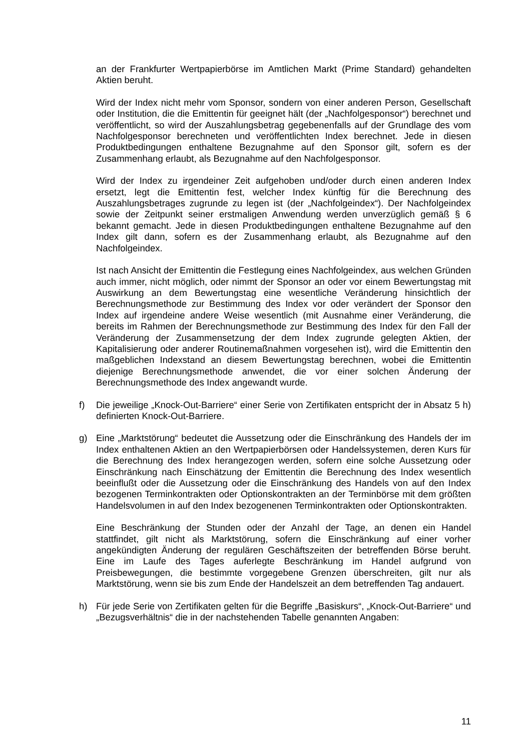an der Frankfurter Wertpapierbörse im Amtlichen Markt (Prime Standard) gehandelten Aktien beruht.
Wird der Index nicht mehr vom Sponsor, sondern von einer anderen Person, Gesellschaft oder Institution, die die Emittentin für geeignet hält (der „Nachfolgesponsor“) berechnet und veröffentlicht, so wird der Auszahlungsbetrag gegebenenfalls auf der Grundlage des vom Nachfolgesponsor berechneten und veröffentlichten Index berechnet. Jede in diesen Produktbedingungen enthaltene Bezugnahme auf den Sponsor gilt, sofern es der Zusammenhang erlaubt, als Bezugnahme auf den Nachfolgesponsor.
Wird der Index zu irgendeiner Zeit aufgehoben und/oder durch einen anderen Index ersetzt, legt die Emittentin fest, welcher Index künftig für die Berechnung des Auszahlungsbetrages zugrunde zu legen ist (der „Nachfolgeindex“). Der Nachfolgeindex sowie der Zeitpunkt seiner erstmaligen Anwendung werden unverzüglich gemäß § 6 bekannt gemacht. Jede in diesen Produktbedingungen enthaltene Bezugnahme auf den Index gilt dann, sofern es der Zusammenhang erlaubt, als Bezugnahme auf den Nachfolgeindex.
Ist nach Ansicht der Emittentin die Festlegung eines Nachfolgeindex, aus welchen Gründen auch immer, nicht möglich, oder nimmt der Sponsor an oder vor einem Bewertungstag mit Auswirkung an dem Bewertungstag eine wesentliche Veränderung hinsichtlich der Berechnungsmethode zur Bestimmung des Index vor oder verändert der Sponsor den Index auf irgendeine andere Weise wesentlich (mit Ausnahme einer Veränderung, die bereits im Rahmen der Berechnungsmethode zur Bestimmung des Index für den Fall der Veränderung der Zusammensetzung der dem Index zugrunde gelegten Aktien, der Kapitalisierung oder anderer Routinemaßnahmen vorgesehen ist), wird die Emittentin den maßgeblichen Indexstand an diesem Bewertungstag berechnen, wobei die Emittentin diejenige Berechnungsmethode anwendet, die vor einer solchen Änderung der Berechnungsmethode des Index angewandt wurde.
f) Die jeweilige „Knock-Out-Barriere“ einer Serie von Zertifikaten entspricht der in Absatz 5 h) definierten Knock-Out-Barriere.
g) Eine „Marktstörung“ bedeutet die Aussetzung oder die Einschränkung des Handels der im Index enthaltenen Aktien an den Wertpapierbörsen oder Handelssystemen, deren Kurs für die Berechnung des Index herangezogen werden, sofern eine solche Aussetzung oder Einschränkung nach Einschätzung der Emittentin die Berechnung des Index wesentlich beeinflußt oder die Aussetzung oder die Einschränkung des Handels von auf den Index bezogenen Terminkontrakten oder Optionskontrakten an der Terminbörse mit dem größten Handelsvolumen in auf den Index bezogenenen Terminkontrakten oder Optionskontrakten.
Eine Beschränkung der Stunden oder der Anzahl der Tage, an denen ein Handel stattfindet, gilt nicht als Marktstörung, sofern die Einschränkung auf einer vorher angekündigten Änderung der regulären Geschäftszeiten der betreffenden Börse beruht. Eine im Laufe des Tages auferlegte Beschränkung im Handel aufgrund von Preisbewegungen, die bestimmte vorgegebene Grenzen überschreiten, gilt nur als Marktstörung, wenn sie bis zum Ende der Handelszeit an dem betreffenden Tag andauert.
h) Für jede Serie von Zertifikaten gelten für die Begriffe „Basiskurs“, „Knock-Out-Barriere“ und „Bezugsverhältnis“ die in der nachstehenden Tabelle genannten Angaben:
11